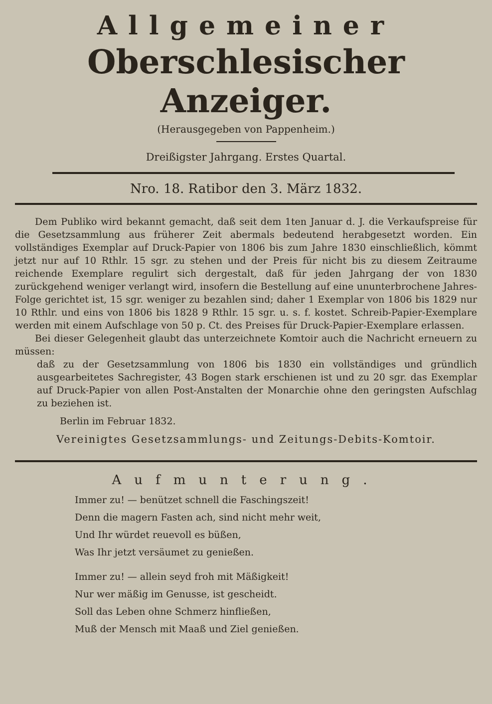Allgemeiner
Oberschlesischer Anzeiger.
(Herausgegeben von Pappenheim.)
Dreißigster Jahrgang. Erstes Quartal.
Nro. 18. Ratibor den 3. März 1832.
Dem Publiko wird bekannt gemacht, daß seit dem 1ten Januar d. J. die Verkaufspreise für die Gesetzsammlung aus früherer Zeit abermals bedeutend herabgesetzt worden. Ein vollständiges Exemplar auf Druck-Papier von 1806 bis zum Jahre 1830 einschließlich, kömmt jetzt nur auf 10 Rthlr. 15 sgr. zu stehen und der Preis für nicht bis zu diesem Zeitraume reichende Exemplare regulirt sich dergestalt, daß für jeden Jahrgang der von 1830 zurückgehend weniger verlangt wird, insofern die Bestellung auf eine ununterbrochene Jahres-Folge gerichtet ist, 15 sgr. weniger zu bezahlen sind; daher 1 Exemplar von 1806 bis 1829 nur 10 Rthlr. und eins von 1806 bis 1828 9 Rthlr. 15 sgr. u. s. f. kostet. Schreib-Papier-Exemplare werden mit einem Aufschlage von 50 p. Ct. des Preises für Druck-Papier-Exemplare erlassen.
Bei dieser Gelegenheit glaubt das unterzeichnete Komtoir auch die Nachricht erneuern zu müssen:
daß zu der Gesetzsammlung von 1806 bis 1830 ein vollständiges und gründlich ausgearbeitetes Sachregister, 43 Bogen stark erschienen ist und zu 20 sgr. das Exemplar auf Druck-Papier von allen Post-Anstalten der Monarchie ohne den geringsten Aufschlag zu beziehen ist.
Berlin im Februar 1832.
Vereinigtes Gesetzsammlungs- und Zeitungs-Debits-Komtoir.
Aufmunterung.
Immer zu! — benützet schnell die Faschingszeit!
Denn die magern Fasten ach, sind nicht mehr weit,
Und Ihr würdet reuevoll es büßen,
Was Ihr jetzt versäumet zu genießen.
Immer zu! — allein seyd froh mit Mäßigkeit!
Nur wer mäßig im Genusse, ist gescheidt.
Soll das Leben ohne Schmerz hinfließen,
Muß der Mensch mit Maaß und Ziel genießen.